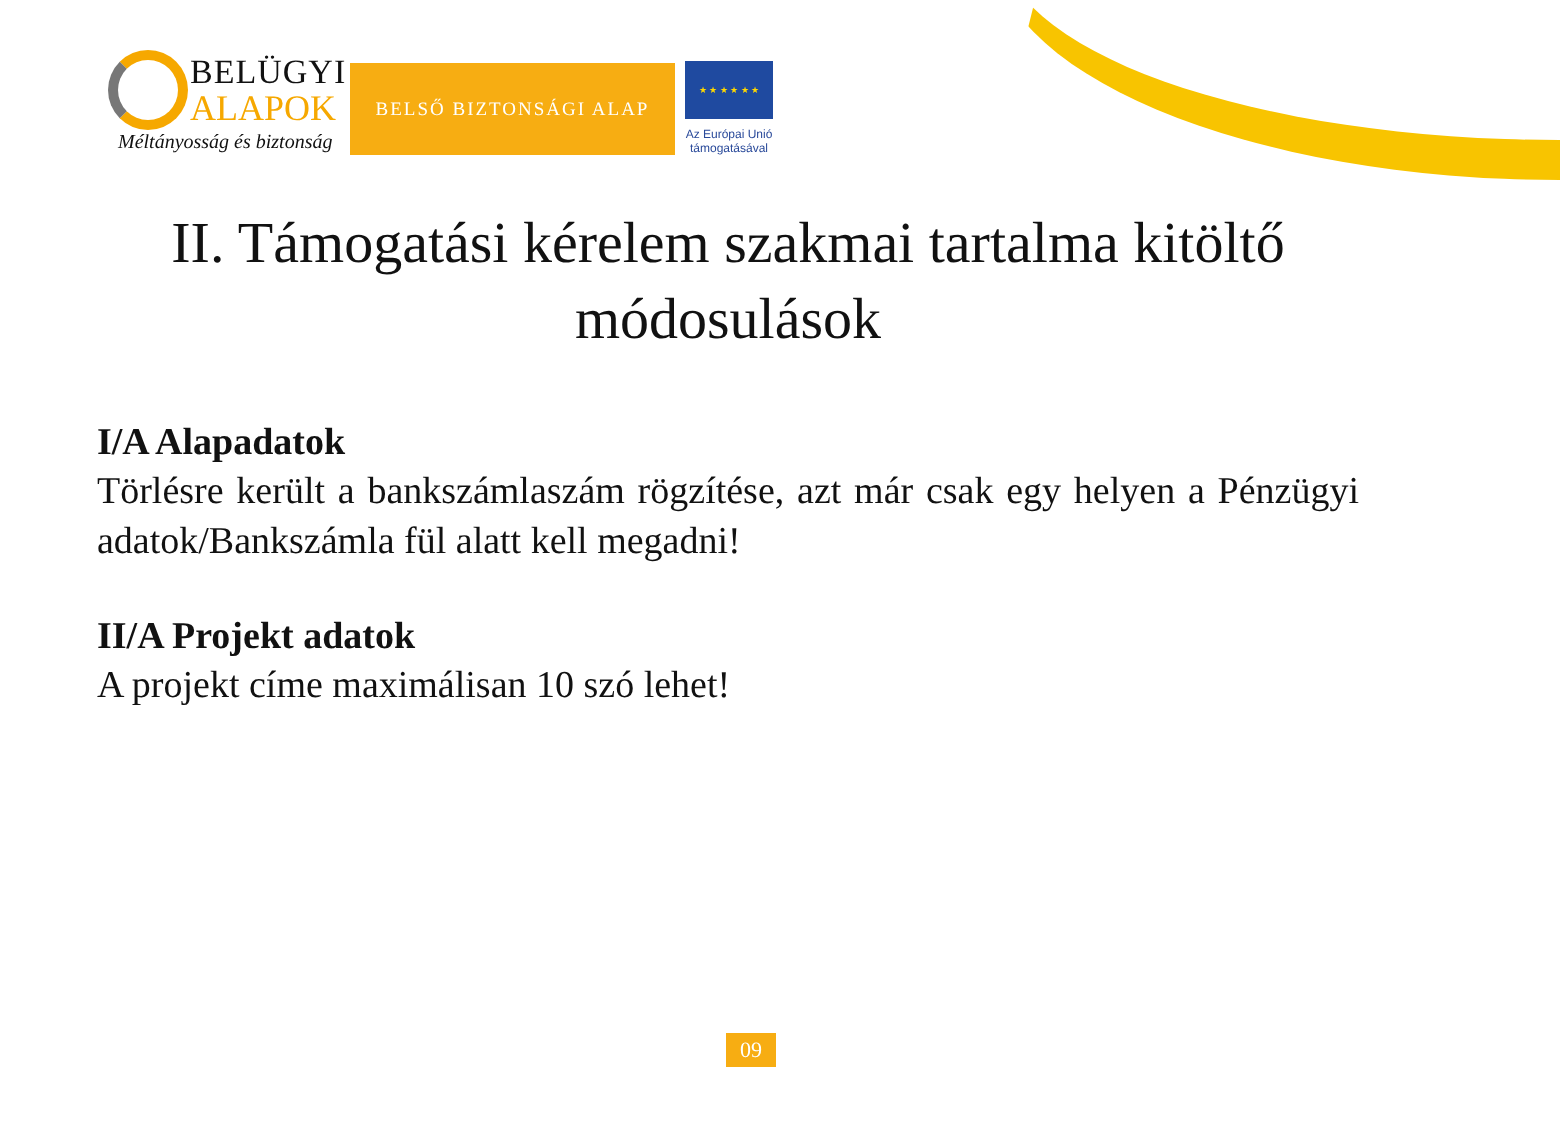BELÜGYI
ALAPOK
Méltányosság és biztonság
BELSŐ BIZTONSÁGI ALAP
★ ★ ★ ★ ★ ★
Az Európai Unió
támogatásával
II. Támogatási kérelem szakmai tartalma kitöltő módosulások
I/A Alapadatok
Törlésre került a bankszámlaszám rögzítése, azt már csak egy helyen a Pénzügyi adatok/Bankszámla fül alatt kell megadni!
II/A Projekt adatok
A projekt címe maximálisan 10 szó lehet!
09